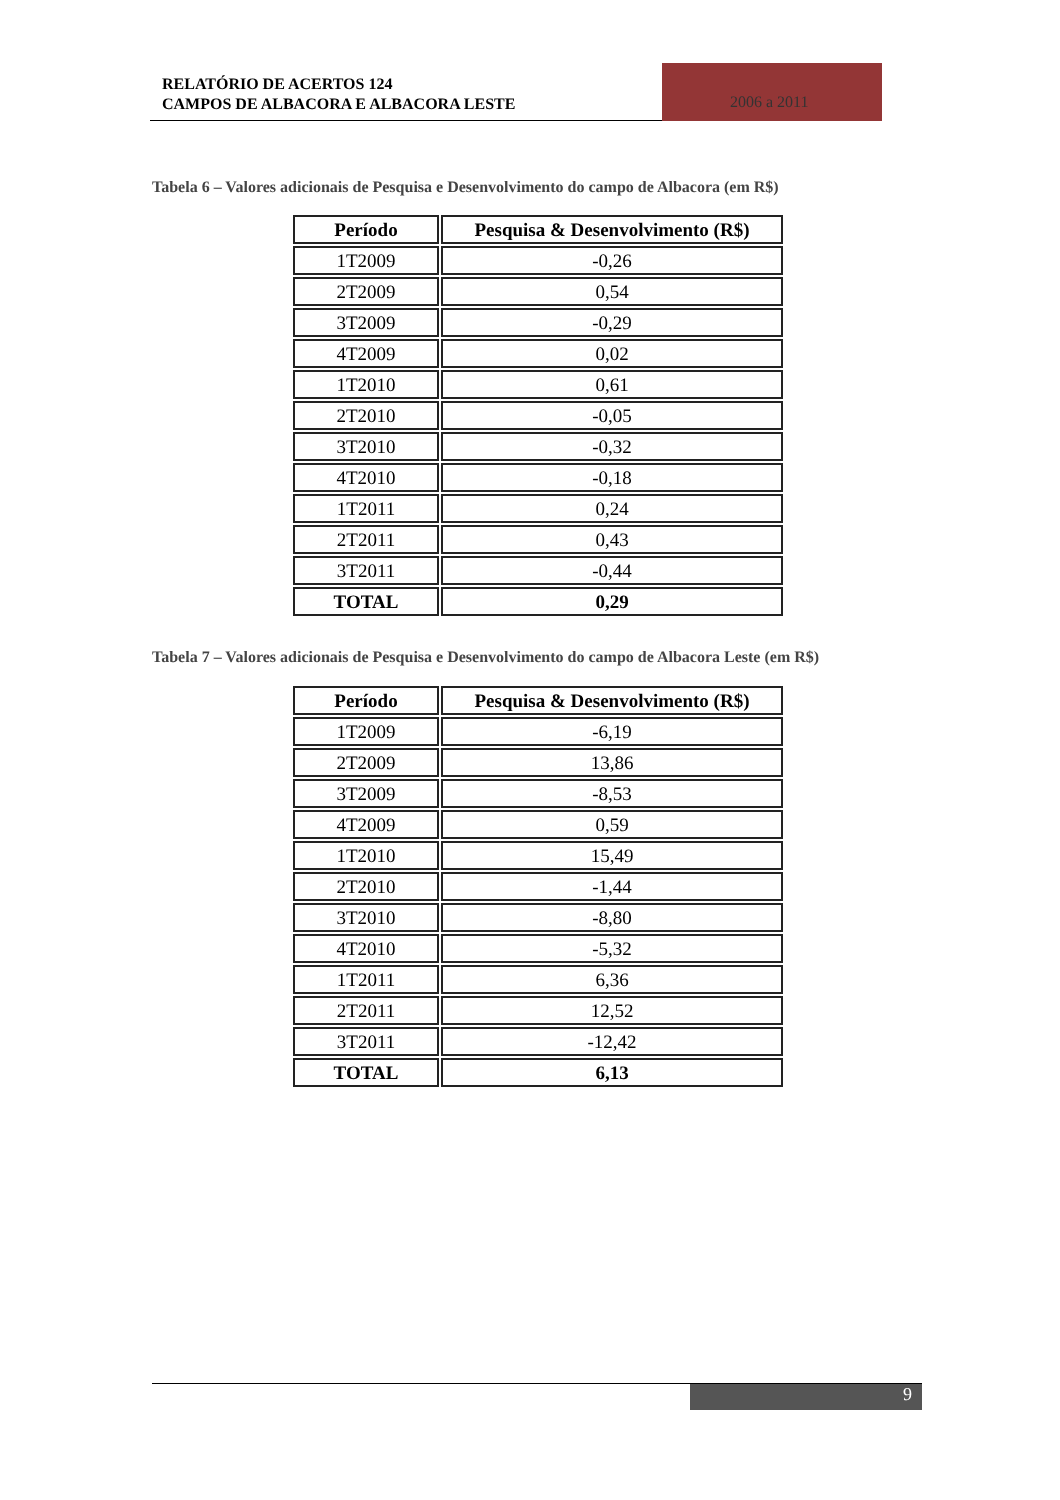RELATÓRIO DE ACERTOS 124
CAMPOS DE ALBACORA E ALBACORA LESTE
2006 a 2011
Tabela 6 – Valores adicionais de Pesquisa e Desenvolvimento do campo de Albacora (em R$)
| Período | Pesquisa & Desenvolvimento (R$) |
| --- | --- |
| 1T2009 | -0,26 |
| 2T2009 | 0,54 |
| 3T2009 | -0,29 |
| 4T2009 | 0,02 |
| 1T2010 | 0,61 |
| 2T2010 | -0,05 |
| 3T2010 | -0,32 |
| 4T2010 | -0,18 |
| 1T2011 | 0,24 |
| 2T2011 | 0,43 |
| 3T2011 | -0,44 |
| TOTAL | 0,29 |
Tabela 7 – Valores adicionais de Pesquisa e Desenvolvimento do campo de Albacora Leste (em R$)
| Período | Pesquisa & Desenvolvimento (R$) |
| --- | --- |
| 1T2009 | -6,19 |
| 2T2009 | 13,86 |
| 3T2009 | -8,53 |
| 4T2009 | 0,59 |
| 1T2010 | 15,49 |
| 2T2010 | -1,44 |
| 3T2010 | -8,80 |
| 4T2010 | -5,32 |
| 1T2011 | 6,36 |
| 2T2011 | 12,52 |
| 3T2011 | -12,42 |
| TOTAL | 6,13 |
9